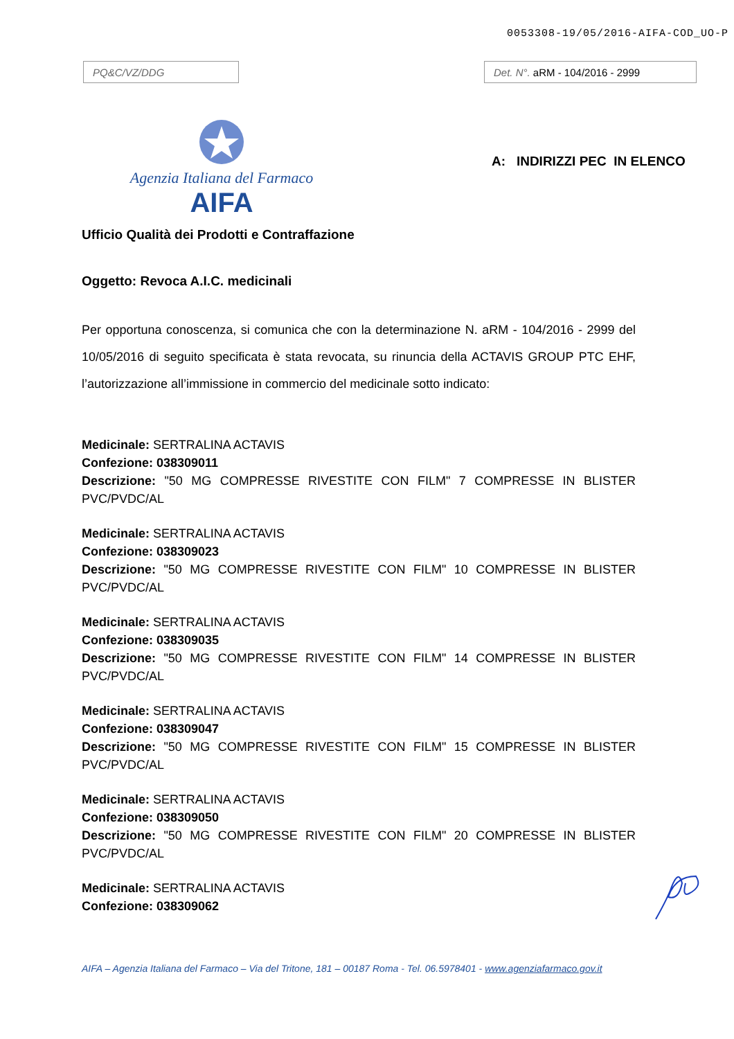0053308-19/05/2016-AIFA-COD_UO-P
PQ&C/VZ/DDG Det. N°. aRM - 104/2016 - 2999
Agenzia Italiana del Farmaco
AIFA
A: INDIRIZZI PEC IN ELENCO
Ufficio Qualità dei Prodotti e Contraffazione
Oggetto: Revoca A.I.C. medicinali
Per opportuna conoscenza, si comunica che con la determinazione N. aRM - 104/2016 - 2999 del 10/05/2016 di seguito specificata è stata revocata, su rinuncia della ACTAVIS GROUP PTC EHF, l’autorizzazione all’immissione in commercio del medicinale sotto indicato:
Medicinale: SERTRALINA ACTAVIS
Confezione: 038309011
Descrizione: "50 MG COMPRESSE RIVESTITE CON FILM" 7 COMPRESSE IN BLISTER PVC/PVDC/AL
Medicinale: SERTRALINA ACTAVIS
Confezione: 038309023
Descrizione: "50 MG COMPRESSE RIVESTITE CON FILM" 10 COMPRESSE IN BLISTER PVC/PVDC/AL
Medicinale: SERTRALINA ACTAVIS
Confezione: 038309035
Descrizione: "50 MG COMPRESSE RIVESTITE CON FILM" 14 COMPRESSE IN BLISTER PVC/PVDC/AL
Medicinale: SERTRALINA ACTAVIS
Confezione: 038309047
Descrizione: "50 MG COMPRESSE RIVESTITE CON FILM" 15 COMPRESSE IN BLISTER PVC/PVDC/AL
Medicinale: SERTRALINA ACTAVIS
Confezione: 038309050
Descrizione: "50 MG COMPRESSE RIVESTITE CON FILM" 20 COMPRESSE IN BLISTER PVC/PVDC/AL
Medicinale: SERTRALINA ACTAVIS
Confezione: 038309062
AIFA – Agenzia Italiana del Farmaco – Via del Tritone, 181 – 00187 Roma - Tel. 06.5978401 - www.agenziafarmaco.gov.it